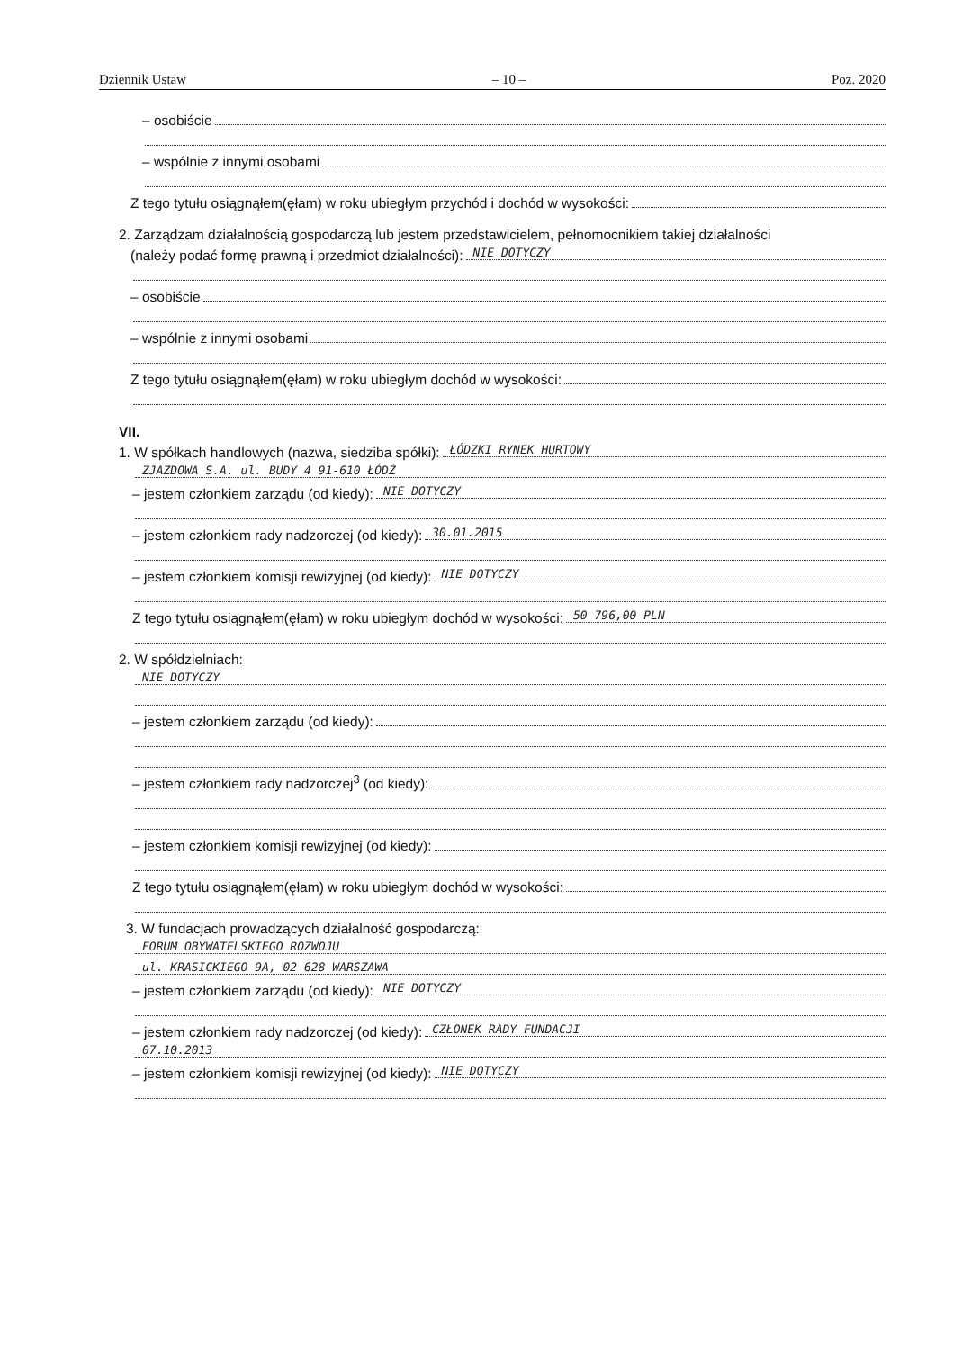Dziennik Ustaw – 10 – Poz. 2020
– osobiście
– wspólnie z innymi osobami
Z tego tytułu osiągnąłem(ęłam) w roku ubiegłym przychód i dochód w wysokości:
2. Zarządzam działalnością gospodarczą lub jestem przedstawicielem, pełnomocnikiem takiej działalności
(należy podać formę prawną i przedmiot działalności): NIE DOTYCZY
– osobiście
– wspólnie z innymi osobami
Z tego tytułu osiągnąłem(ęłam) w roku ubiegłym dochód w wysokości:
VII.
1. W spółkach handlowych (nazwa, siedziba spółki): ŁÓDZKI RYNEK HURTOWY
ZJAZDOWA S.A. ul. BUDY 4 91-610 ŁÓDŹ
– jestem członkiem zarządu (od kiedy): NIE DOTYCZY
– jestem członkiem rady nadzorczej (od kiedy): 30.01.2015
– jestem członkiem komisji rewizyjnej (od kiedy): NIE DOTYCZY
Z tego tytułu osiągnąłem(ęłam) w roku ubiegłym dochód w wysokości: 50 796,00 PLN
2. W spółdzielniach:
NIE DOTYCZY
– jestem członkiem zarządu (od kiedy):
– jestem członkiem rady nadzorczej<sup>3</sup> (od kiedy):
– jestem członkiem komisji rewizyjnej (od kiedy):
Z tego tytułu osiągnąłem(ęłam) w roku ubiegłym dochód w wysokości:
3. W fundacjach prowadzących działalność gospodarczą:
FORUM OBYWATELSKIEGO ROZWOJU
ul. KRASICKIEGO 9A, 02-628 WARSZAWA
– jestem członkiem zarządu (od kiedy): NIE DOTYCZY
– jestem członkiem rady nadzorczej (od kiedy): CZŁONEK RADY FUNDACJI
07.10.2013
– jestem członkiem komisji rewizyjnej (od kiedy): NIE DOTYCZY